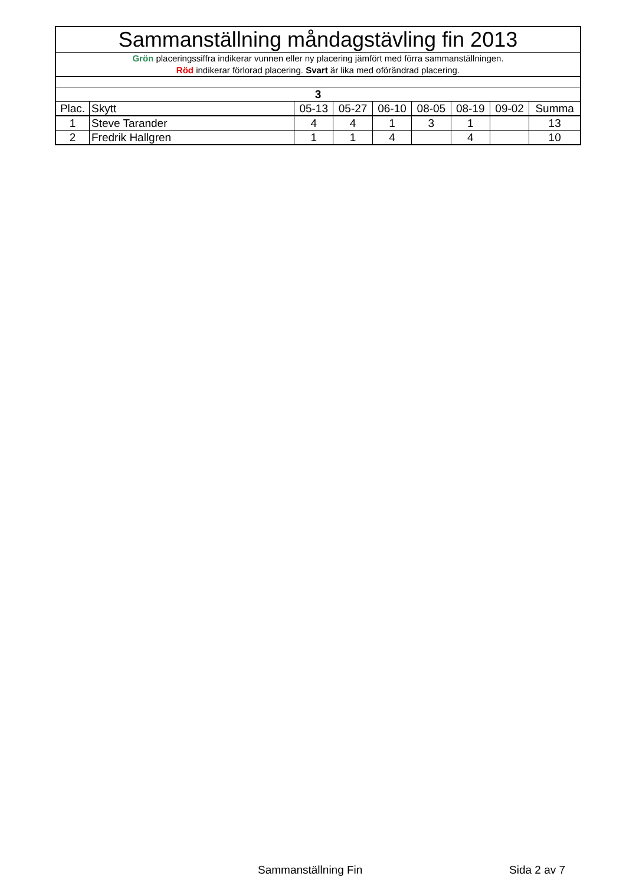| Sammanställning måndagstävling fin 2013 | | | | | | | | |
| Grön placeringssiffra indikerar vunnen eller ny placering jämfört med förra sammanställningen. Röd indikerar förlorad placering. Svart är lika med oförändrad placering. | | | | | | | | |
| 3 | | | | | | | | |
| Plac. | Skytt | 05-13 | 05-27 | 06-10 | 08-05 | 08-19 | 09-02 | Summa |
| 1 | Steve Tarander | 4 | 4 | 1 | 3 | 1 | | 13 |
| 2 | Fredrik Hallgren | 1 | 1 | 4 | | 4 | | 10 |
Sammanställning Fin Sida 2 av 7